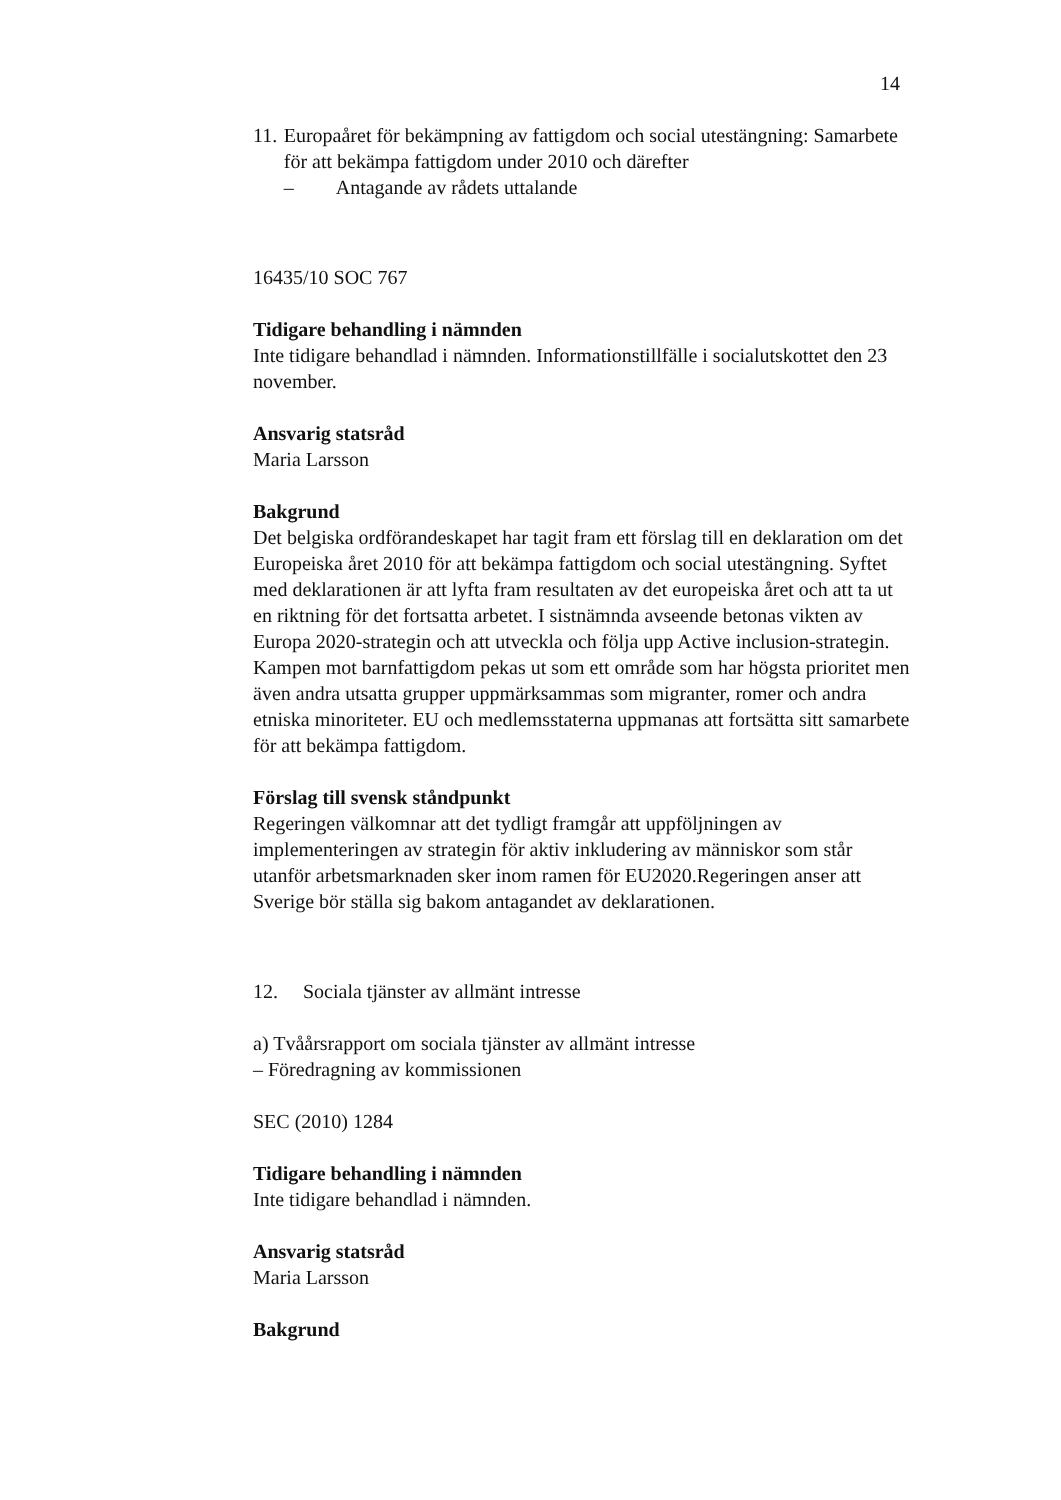14
11. Europaåret för bekämpning av fattigdom och social utestängning: Samarbete för att bekämpa fattigdom under 2010 och därefter
– Antagande av rådets uttalande
16435/10 SOC 767
Tidigare behandling i nämnden
Inte tidigare behandlad i nämnden. Informationstillfälle i socialutskottet den 23 november.
Ansvarig statsråd
Maria Larsson
Bakgrund
Det belgiska ordförandeskapet har tagit fram ett förslag till en deklaration om det Europeiska året 2010 för att bekämpa fattigdom och social utestängning. Syftet med deklarationen är att lyfta fram resultaten av det europeiska året och att ta ut en riktning för det fortsatta arbetet. I sistnämnda avseende betonas vikten av Europa 2020-strategin och att utveckla och följa upp Active inclusion-strategin. Kampen mot barnfattigdom pekas ut som ett område som har högsta prioritet men även andra utsatta grupper uppmärksammas som migranter, romer och andra etniska minoriteter. EU och medlemsstaterna uppmanas att fortsätta sitt samarbete för att bekämpa fattigdom.
Förslag till svensk ståndpunkt
Regeringen välkomnar att det tydligt framgår att uppföljningen av implementeringen av strategin för aktiv inkludering av människor som står utanför arbetsmarknaden sker inom ramen för EU2020.Regeringen anser att Sverige bör ställa sig bakom antagandet av deklarationen.
12. Sociala tjänster av allmänt intresse
a) Tvåårsrapport om sociala tjänster av allmänt intresse
– Föredragning av kommissionen
SEC (2010) 1284
Tidigare behandling i nämnden
Inte tidigare behandlad i nämnden.
Ansvarig statsråd
Maria Larsson
Bakgrund